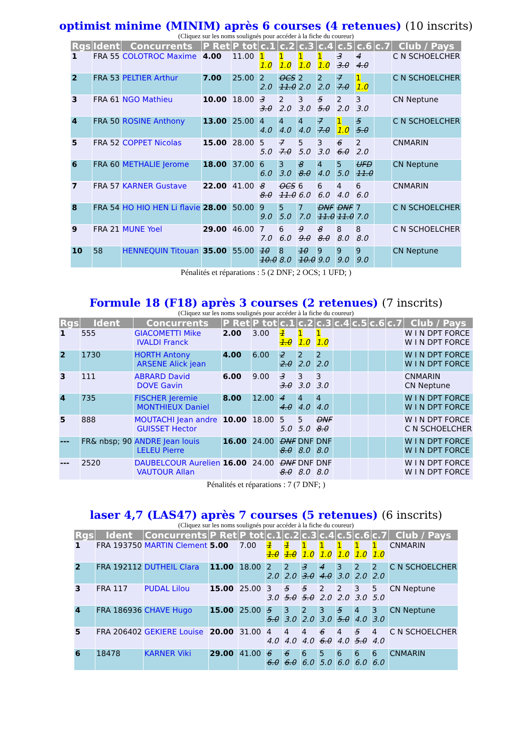optimist minime (MINIM) après 6 courses (4 retenues) (10 inscrits)
(Cliquez sur les noms soulignés pour accéder à la fiche du coureur)
| Rgs | Ident | Concurrents | P Ret | P tot | c.1 | c.2 | c.3 | c.4 | c.5 | c.6 | c.7 | Club / Pays |
| --- | --- | --- | --- | --- | --- | --- | --- | --- | --- | --- | --- | --- |
| 1 | FRA 55 | COLOTROC Maxime | 4.00 | 11.00 | 1 1.0 | 1 1.0 | 1 1.0 | 1 1.0 | 3 3.0 | 4 4.0 | | C N SCHOELCHER |
| 2 | FRA 53 | PELTIER Arthur | 7.00 | 25.00 | 2 2.0 | OCS 11.0 | 2 2.0 | 2 2.0 | 7 7.0 | 1 1.0 | | C N SCHOELCHER |
| 3 | FRA 61 | NGO Mathieu | 10.00 | 18.00 | 3 3.0 | 2 2.0 | 3 3.0 | 5 5.0 | 2 2.0 | 3 3.0 | | CN Neptune |
| 4 | FRA 50 | ROSINE Anthony | 13.00 | 25.00 | 4 4.0 | 4 4.0 | 4 4.0 | 7 7.0 | 1 1.0 | 5 5.0 | | C N SCHOELCHER |
| 5 | FRA 52 | COPPET Nicolas | 15.00 | 28.00 | 5 5.0 | 7 7.0 | 5 5.0 | 3 3.0 | 6 6.0 | 2 2.0 | | CNMARIN |
| 6 | FRA 60 | METHALIE Jerome | 18.00 | 37.00 | 6 6.0 | 3 3.0 | 8 8.0 | 4 4.0 | 5 5.0 | UFD 11.0 | | CN Neptune |
| 7 | FRA 57 | KARNER Gustave | 22.00 | 41.00 | 8 8.0 | OCS 11.0 | 6 6.0 | 6 6.0 | 4 4.0 | 6 6.0 | | CNMARIN |
| 8 | FRA 54 | HO HIO HEN Li flavie | 28.00 | 50.00 | 9 9.0 | 5 5.0 | 7 7.0 | DNF 11.0 | DNF 11.0 | 7 7.0 | | C N SCHOELCHER |
| 9 | FRA 21 | MUNE Yoel | 29.00 | 46.00 | 7 7.0 | 6 6.0 | 9 9.0 | 8 8.0 | 8 8.0 | 8 8.0 | | C N SCHOELCHER |
| 10 | 58 | HENNEQUIN Titouan | 35.00 | 55.00 | 10 10.0 | 8 8.0 | 10 10.0 | 9 9.0 | 9 9.0 | 9 9.0 | | CN Neptune |
Pénalités et réparations : 5 (2 DNF; 2 OCS; 1 UFD; )
Formule 18 (F18) après 3 courses (2 retenues) (7 inscrits)
(Cliquez sur les noms soulignés pour accéder à la fiche du coureur)
| Rgs | Ident | Concurrents | P Ret | P tot | c.1 | c.2 | c.3 | c.4 | c.5 | c.6 | c.7 | Club / Pays |
| --- | --- | --- | --- | --- | --- | --- | --- | --- | --- | --- | --- | --- |
| 1 | 555 | GIACOMETTI Mike IVALDI Franck | 2.00 | 3.00 | 1 1.0 | 1 1.0 | 1 1.0 | | | | | W I N DPT FORCE W I N DPT FORCE |
| 2 | 1730 | HORTH Antony ARSENE Alick jean | 4.00 | 6.00 | 2 2.0 | 2 2.0 | 2 2.0 | | | | | W I N DPT FORCE W I N DPT FORCE |
| 3 | 111 | ABRARD David DOVE Gavin | 6.00 | 9.00 | 3 3.0 | 3 3.0 | 3 3.0 | | | | | CNMARIN CN Neptune |
| 4 | 735 | FISCHER Jeremie MONTHIEUX Daniel | 8.00 | 12.00 | 4 4.0 | 4 4.0 | 4 4.0 | | | | | W I N DPT FORCE W I N DPT FORCE |
| 5 | 888 | MOUTACHI Jean andre GUISSET Hector | 10.00 | 18.00 | 5 5.0 | 5 5.0 | DNF 8.0 | | | | | W I N DPT FORCE C N SCHOELCHER |
| --- | FR& nbsp; 90 | ANDRE Jean louis LELEU Pierre | 16.00 | 24.00 | DNF 8.0 | DNF 8.0 | DNF 8.0 | | | | | W I N DPT FORCE W I N DPT FORCE |
| --- | 2520 | DAUBELCOUR Aurelien VAUTOUR Allan | 16.00 | 24.00 | DNF 8.0 | DNF 8.0 | DNF 8.0 | | | | | W I N DPT FORCE W I N DPT FORCE |
Pénalités et réparations : 7 (7 DNF; )
laser 4,7 (LAS47) après 7 courses (5 retenues) (6 inscrits)
(Cliquez sur les noms soulignés pour accéder à la fiche du coureur)
| Rgs | Ident | Concurrents | P Ret | P tot | c.1 | c.2 | c.3 | c.4 | c.5 | c.6 | c.7 | Club / Pays |
| --- | --- | --- | --- | --- | --- | --- | --- | --- | --- | --- | --- | --- |
| 1 | FRA 193750 | MARTIN Clement | 5.00 | 7.00 | 1 1.0 | 1 1.0 | 1 1.0 | 1 1.0 | 1 1.0 | 1 1.0 | 1 1.0 | CNMARIN |
| 2 | FRA 192112 | DUTHEIL Clara | 11.00 | 18.00 | 2 2.0 | 2 2.0 | 3 3.0 | 4 4.0 | 3 3.0 | 2 2.0 | 2 2.0 | C N SCHOELCHER |
| 3 | FRA 117 | PUDAL Lilou | 15.00 | 25.00 | 3 3.0 | 5 5.0 | 5 5.0 | 2 2.0 | 2 2.0 | 3 3.0 | 5 5.0 | CN Neptune |
| 4 | FRA 186936 | CHAVE Hugo | 15.00 | 25.00 | 5 5.0 | 3 3.0 | 2 2.0 | 3 3.0 | 5 5.0 | 4 4.0 | 3 3.0 | CN Neptune |
| 5 | FRA 206402 | GEKIERE Louise | 20.00 | 31.00 | 4 4.0 | 4 4.0 | 4 4.0 | 6 6.0 | 4 4.0 | 5 5.0 | 4 4.0 | C N SCHOELCHER |
| 6 | 18478 | KARNER Viki | 29.00 | 41.00 | 6 6.0 | 6 6.0 | 6 6.0 | 5 5.0 | 6 6.0 | 6 6.0 | 6 6.0 | CNMARIN |